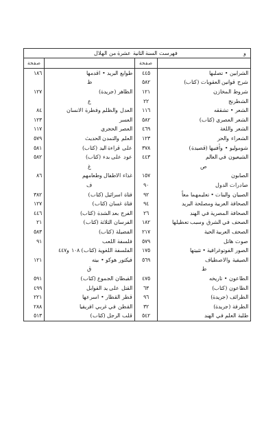و فهرست السنة الثانية عشرة من الهلال
| | صفحة | | صفحة |
| --- | --- | --- | --- |
| الشرابين • تصلبها | ٤٤٥ | طوابع البريد • اقدمها | ١٨٦ |
| شرح قوانين العقوبات (كتاب) | ٥٨٢ | ظ | |
| شروط المخازن | ١٢١ | الظاهر (جريدة) | ١٢٧ |
| الشطرنج | ٢٢ | ع | |
| الشعر • تشققه | ١١٦ | العدل والظلم وفطرة الانسان | ٨٤ |
| الشعر العصري (كتاب) | ٥٨٢ | العسر | ١٢٣ |
| الشعر واللغة | ٤٦٩ | العصر الحجري | ١١٧ |
| الشعراء والحر | ١٢٣ | العلم والتمدن الحديث | ٥٧٩ |
| شوموليو • وأفنيها (قصيدة) | ٣٧٨ | على قراءة اليد (كتاب) | ٥٨١ |
| الشيعيون في العالم | ٤٤٣ | عود على بدء (كتاب) | ٥٨٢ |
| ص | | غ | |
| الصابون | ١٥٧ | غذاء الاطفال وطعامهم | ٨٦ |
| صادرات الدول | ٩٠ | ف | |
| الصبيان والبنات • تعليمهما معاً | ٩٢ | فتاة اسرائيل (كتاب) | ٣٨٢ |
| الصحافة العربية ومصلحة البريد | ٩٤ | فتاة غسان (كتاب) | ١٢٧ |
| الصحافة المصرية في الهند | ٢٦ | الفرج بعد الشدة (كتاب) | ٤٤٦ |
| الصحف في الشرق وسبب تعطيلها | ١٨٢ | الفرسان الثلاثة (كتاب) | ٢١ |
| الصحف العربية الحية | ٢١٧ | الفضيلة (كتاب) | ٥٨٣ |
| صوت هاتل | ٥٧٩ | فلسفة اللعب | ٩١ |
| الصور الفوتوغرافية • تثبيتها | ١٧٥ | الفلسفة اللغوية (كتاب) ١٠٨ و٤٤٧ | |
| الصيفية والاصطياف | ٥٦٩ | فيكتور هوكو • بيته | ١٢١ |
| ط | | ق | |
| الطاعون • تاريخه | ٤٧٥ | القبطان الجموع (كتاب) | ٥٩١ |
| الطاعون (كتاب) | ٦٣ | القتل على يد القوابل | ٤٩٩ |
| الطرائف (جريدة) | ٩٦ | قطر القطار • اسرعها | ٢٢١ |
| الطرفة (جريدة) | ٣٢ | القطن في غربي افريقيا | ٢٨٨ |
| طلبة العلم في الهند | ٥٤٢ | قلب الرجل (كتاب) | ٥١٣ |